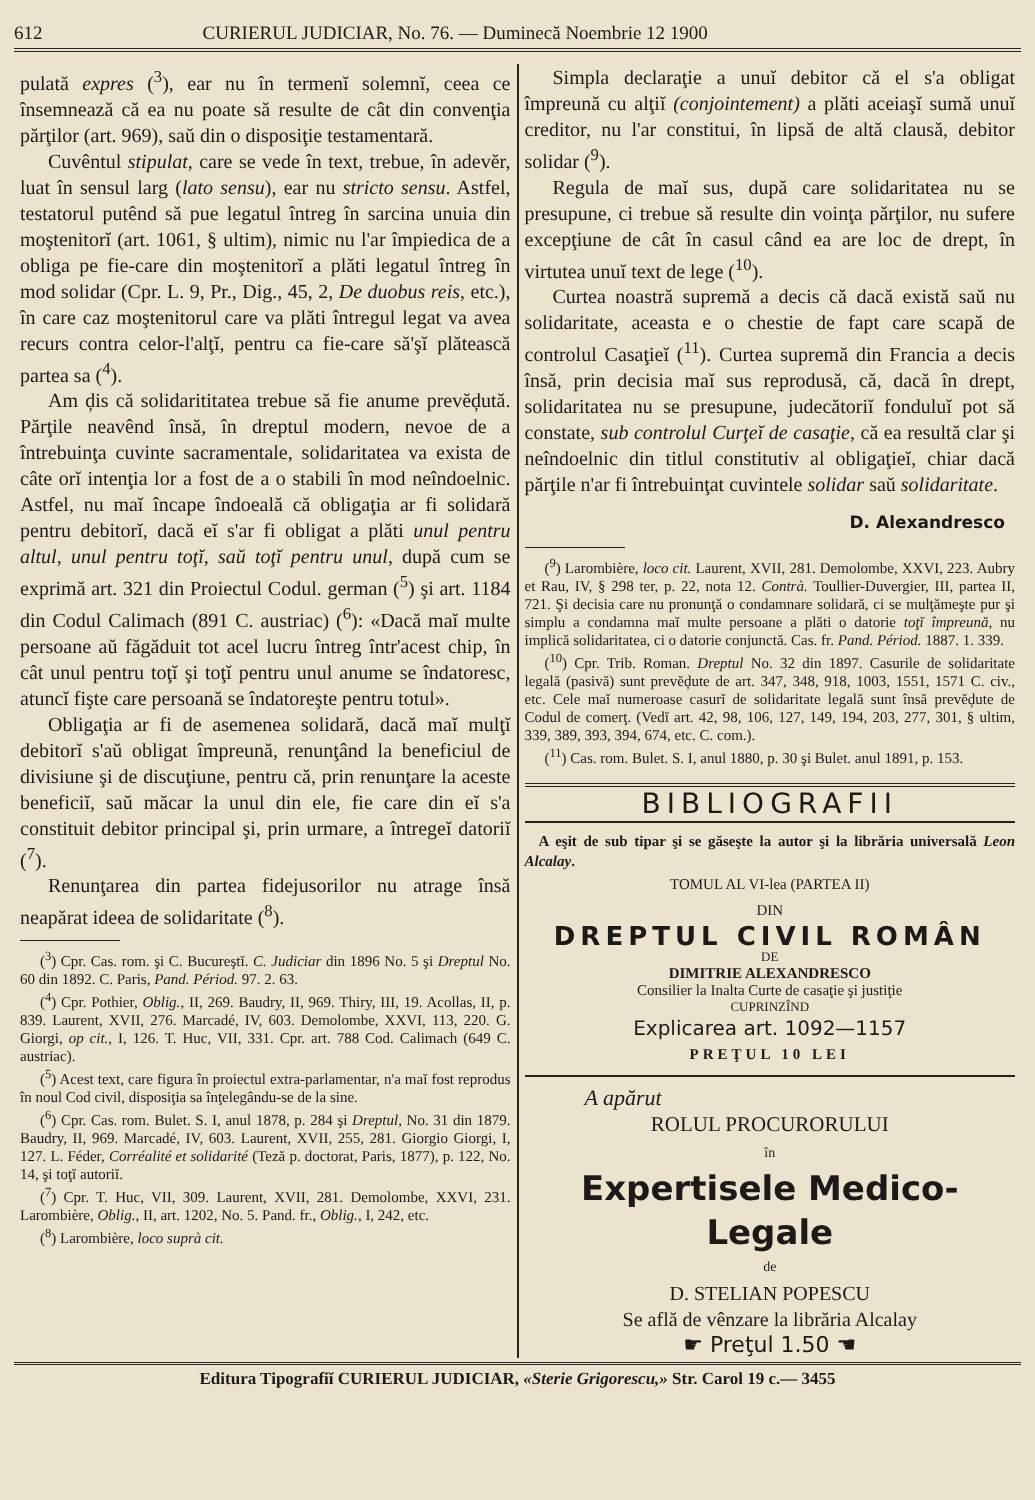612 CURIERUL JUDICIAR, No. 76. — Duminecă Noembrie 12 1900
pulată expres (<sup>3</sup>), ear nu în termenĭ solemnĭ, ceea ce însemnează că ea nu poate să resulte de cât din convenţia părţilor (art. 969), saŭ din o disposiţie testamentară.
Cuvêntul stipulat, care se vede în text, trebue, în adevĕr, luat în sensul larg (lato sensu), ear nu stricto sensu. Astfel, testatorul putênd să pue legatul întreg în sarcina unuia din moştenitorĭ (art. 1061, § ultim), nimic nu l'ar împiedica de a obliga pe fie-care din moştenitorĭ a plăti legatul întreg în mod solidar (Cpr. L. 9, Pr., Dig., 45, 2, De duobus reis, etc.), în care caz moştenitorul care va plăti întregul legat va avea recurs contra celor-l'alţĭ, pentru ca fie-care să'şĭ plătească partea sa (<sup>4</sup>).
Am ḑis că solidarititatea trebue să fie anume prevĕḑută. Părţile neavênd însă, în dreptul modern, nevoe de a întrebuinţa cuvinte sacramentale, solidaritatea va exista de câte orĭ intenţia lor a fost de a o stabili în mod neîndoelnic. Astfel, nu maĭ încape îndoeală că obligaţia ar fi solidară pentru debitorĭ, dacă eĭ s'ar fi obligat a plăti unul pentru altul, unul pentru toţĭ, saŭ toţĭ pentru unul, după cum se exprimă art. 321 din Proiectul Codul. german (<sup>5</sup>) şi art. 1184 din Codul Calimach (891 C. austriac) (<sup>6</sup>): «Dacă maĭ multe persoane aŭ făgăduit tot acel lucru întreg într'acest chip, în cât unul pentru toţĭ şi toţĭ pentru unul anume se îndatoresc, atuncĭ fişte care persoană se îndatoreşte pentru totul».
Obligaţia ar fi de asemenea solidară, dacă maĭ mulţĭ debitorĭ s'aŭ obligat împreună, renunţând la beneficiul de divisiune şi de discuţiune, pentru că, prin renunţare la aceste beneficiĭ, saŭ măcar la unul din ele, fie care din eĭ s'a constituit debitor principal şi, prin urmare, a întregeĭ datoriĭ (<sup>7</sup>).
Renunţarea din partea fidejusorilor nu atrage însă neapărat ideea de solidaritate (<sup>8</sup>).
(<sup>3</sup>) Cpr. Cas. rom. şi C. Bucureştĭ. C. Judiciar din 1896 No. 5 şi Dreptul No. 60 din 1892. C. Paris, Pand. Périod. 97. 2. 63.
(<sup>4</sup>) Cpr. Pothier, Oblig., II, 269. Baudry, II, 969. Thiry, III, 19. Acollas, II, p. 839. Laurent, XVII, 276. Marcadé, IV, 603. Demolombe, XXVI, 113, 220. G. Giorgi, op cit., I, 126. T. Huc, VII, 331. Cpr. art. 788 Cod. Calimach (649 C. austriac).
(<sup>5</sup>) Acest text, care figura în proiectul extra-parlamentar, n'a maĭ fost reprodus în noul Cod civil, disposiţia sa înţelegându-se de la sine.
(<sup>6</sup>) Cpr. Cas. rom. Bulet. S. I, anul 1878, p. 284 şi Dreptul, No. 31 din 1879. Baudry, II, 969. Marcadé, IV, 603. Laurent, XVII, 255, 281. Giorgio Giorgi, I, 127. L. Féder, Corréalité et solidarité (Teză p. doctorat, Paris, 1877), p. 122, No. 14, şi toţĭ autoriĭ.
(<sup>7</sup>) Cpr. T. Huc, VII, 309. Laurent, XVII, 281. Demolombe, XXVI, 231. Larombière, Oblig., II, art. 1202, No. 5. Pand. fr., Oblig., I, 242, etc.
(<sup>8</sup>) Larombière, loco suprà cit.
Simpla declaraţie a unuĭ debitor că el s'a obligat împreună cu alţiĭ (conjointement) a plăti aceiaşĭ sumă unuĭ creditor, nu l'ar constitui, în lipsă de altă clausă, debitor solidar (<sup>9</sup>).
Regula de maĭ sus, după care solidaritatea nu se presupune, ci trebue să resulte din voinţa părţilor, nu sufere excepţiune de cât în casul când ea are loc de drept, în virtutea unuĭ text de lege (<sup>10</sup>).
Curtea noastră supremă a decis că dacă există saŭ nu solidaritate, aceasta e o chestie de fapt care scapă de controlul Casaţieĭ (<sup>11</sup>). Curtea supremă din Francia a decis însă, prin decisia maĭ sus reprodusă, că, dacă în drept, solidaritatea nu se presupune, judecătoriĭ fonduluĭ pot să constate, sub controlul Curţeĭ de casaţie, că ea resultă clar şi neîndoelnic din titlul constitutiv al obligaţieĭ, chiar dacă părţile n'ar fi întrebuinţat cuvintele solidar saŭ solidaritate.
D. Alexandresco
(<sup>9</sup>) Larombière, loco cit. Laurent, XVII, 281. Demolombe, XXVI, 223. Aubry et Rau, IV, § 298 ter, p. 22, nota 12. Contrà. Toullier-Duvergier, III, partea II, 721. Şi decisia care nu pronunţă o condamnare solidară, ci se mulţămeşte pur şi simplu a condamna maĭ multe persoane a plăti o datorie toţĭ împreună, nu implică solidaritatea, ci o datorie conjunctă. Cas. fr. Pand. Périod. 1887. 1. 339.
(<sup>10</sup>) Cpr. Trib. Roman. Dreptul No. 32 din 1897. Casurile de solidaritate legală (pasivă) sunt prevĕḑute de art. 347, 348, 918, 1003, 1551, 1571 C. civ., etc. Cele maĭ numeroase casurĭ de solidaritate legală sunt însă prevĕḑute de Codul de comerţ. (Vedĭ art. 42, 98, 106, 127, 149, 194, 203, 277, 301, § ultim, 339, 389, 393, 394, 674, etc. C. com.).
(<sup>11</sup>) Cas. rom. Bulet. S. I, anul 1880, p. 30 şi Bulet. anul 1891, p. 153.
BIBLIOGRAFII
A eşit de sub tipar şi se găseşte la autor şi la librăria universală Leon Alcalay.
TOMUL AL VI-lea (PARTEA II)
DIN
DREPTUL CIVIL ROMÂN
DE
DIMITRIE ALEXANDRESCO
Consilier la Inalta Curte de casaţie şi justiţie
CUPRINZÎND
Explicarea art. 1092—1157
PREŢUL 10 LEI
A apărut
ROLUL PROCURORULUI
în
Expertisele Medico-Legale
de
D. STELIAN POPESCU
Se află de vênzare la librăria Alcalay
☛ Preţul 1.50 ☚
Editura Tipografiĭ CURIERUL JUDICIAR, «Sterie Grigorescu,» Str. Carol 19 c.— 3455